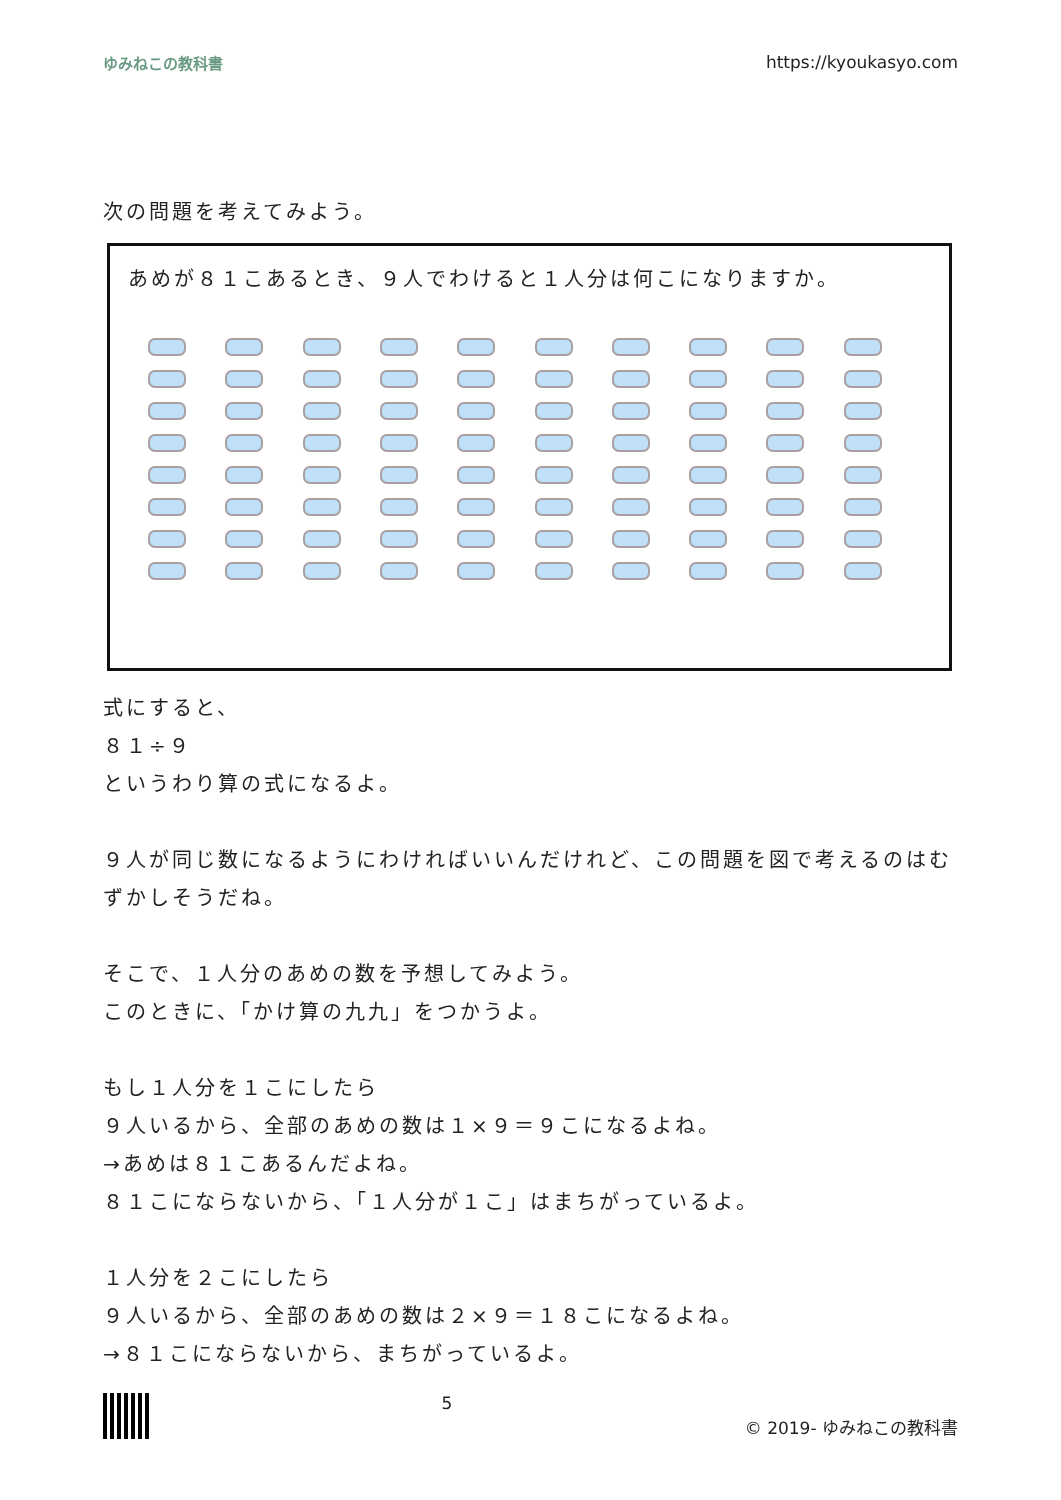ゆみねこの教科書 https://kyoukasyo.com
次の問題を考えてみよう。
あめが８１こあるとき、９人でわけると１人分は何こになりますか。
式にすると、
８１÷９
というわり算の式になるよ。
９人が同じ数になるようにわければいいんだけれど、この問題を図で考えるのはむずかしそうだね。
そこで、１人分のあめの数を予想してみよう。
このときに、「かけ算の九九」をつかうよ。
もし１人分を１こにしたら
９人いるから、全部のあめの数は１×９＝９こになるよね。
→あめは８１こあるんだよね。
８１こにならないから、「１人分が１こ」はまちがっているよ。
１人分を２こにしたら
９人いるから、全部のあめの数は２×９＝１８こになるよね。
→８１こにならないから、まちがっているよ。
5 © 2019- ゆみねこの教科書